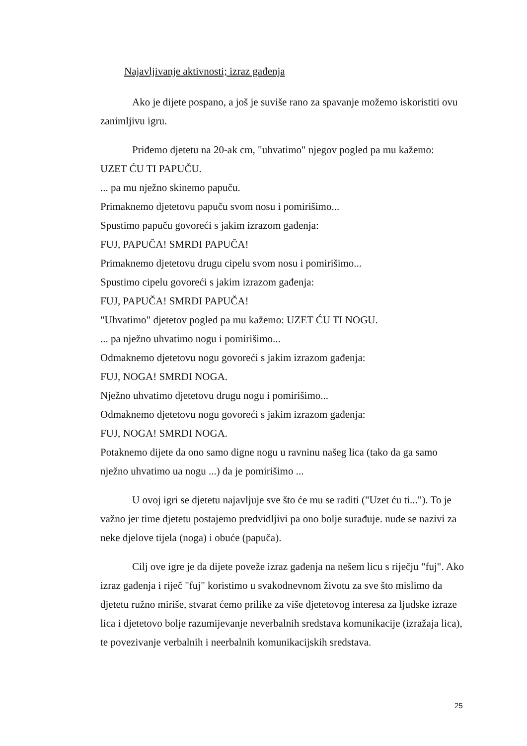Najavljivanje aktivnosti; izraz gađenja
Ako je dijete pospano, a još je suviše rano za spavanje možemo iskoristiti ovu zanimljivu igru.
Priđemo djetetu na 20-ak cm, "uhvatimo" njegov pogled pa mu kažemo:
UZET ĆU TI PAPUČU.
... pa mu nježno skinemo papuču.
Primaknemo djetetovu papuču svom nosu i pomirišimo...
Spustimo papuču govoreći s jakim izrazom gađenja:
FUJ, PAPUČA! SMRDI PAPUČA!
Primaknemo djetetovu drugu cipelu svom nosu i pomirišimo...
Spustimo cipelu govoreći s jakim izrazom gađenja:
FUJ, PAPUČA! SMRDI PAPUČA!
"Uhvatimo" djetetov pogled pa mu kažemo: UZET ĆU TI NOGU.
... pa nježno uhvatimo nogu i pomirišimo...
Odmaknemo djetetovu nogu govoreći s jakim izrazom gađenja:
FUJ, NOGA! SMRDI NOGA.
Nježno uhvatimo djetetovu drugu nogu i pomirišimo...
Odmaknemo djetetovu nogu govoreći s jakim izrazom gađenja:
FUJ, NOGA! SMRDI NOGA.
Potaknemo dijete da ono samo digne nogu u ravninu našeg lica (tako da ga samo nježno uhvatimo ua nogu ...) da je pomirišimo ...
U ovoj igri se djetetu najavljuje sve što će mu se raditi ("Uzet ću ti..."). To je važno jer time djetetu postajemo predvidljivi pa ono bolje surađuje. nude se nazivi za neke djelove tijela (noga) i obuće (papuča).
Cilj ove igre je da dijete poveže izraz gađenja na nešem licu s riječju "fuj". Ako izraz gađenja i riječ "fuj" koristimo u svakodnevnom životu za sve što mislimo da djetetu ružno miriše, stvarat ćemo prilike za više djetetovog interesa za ljudske izraze lica i djetetovo bolje razumijevanje neverbalnih sredstava komunikacije (izražaja lica), te povezivanje verbalnih i neerbalnih komunikacijskih sredstava.
25